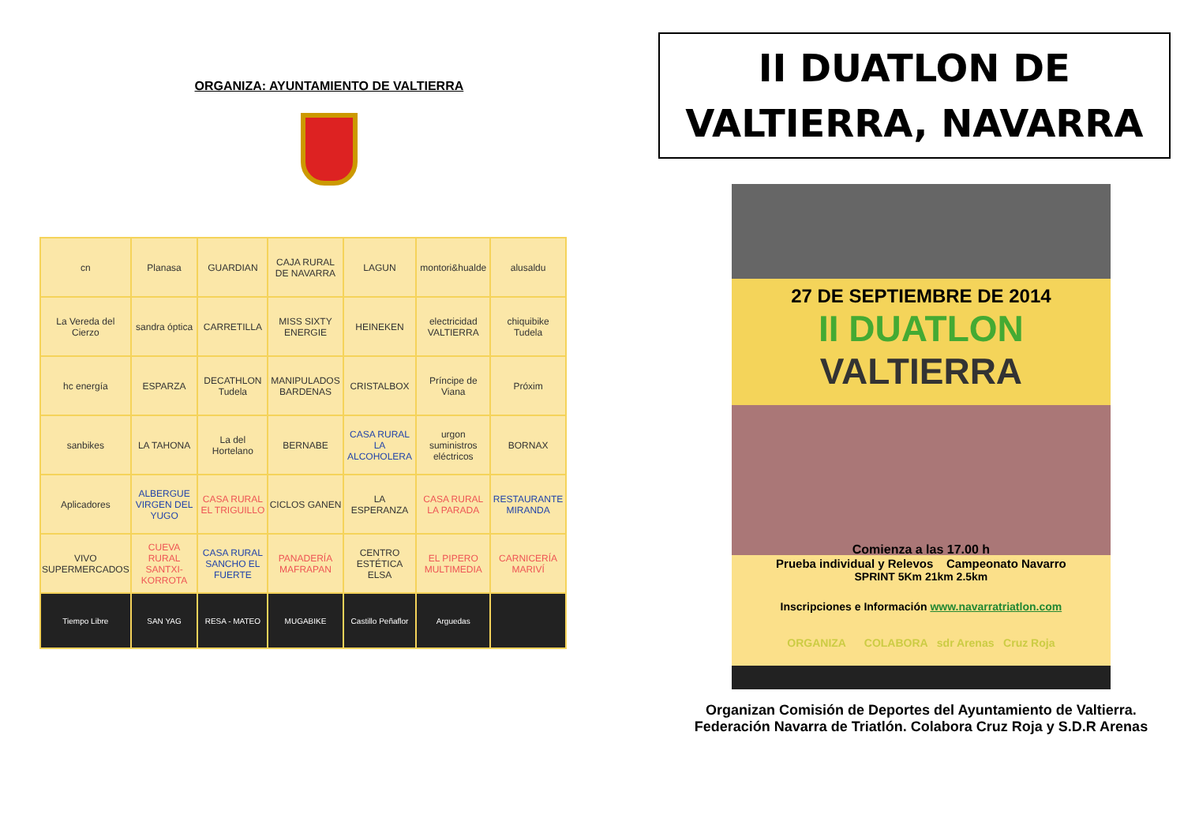ORGANIZA: AYUNTAMIENTO DE VALTIERRA
| cn | Planasa | GUARDIAN | CAJA RURAL DE NAVARRA | LAGUN | montori&hualde | alusaldu |
| La Vereda del Cierzo | sandra óptica | CARRETILLA | MISS SIXTY ENERGIE | HEINEKEN | electricidad VALTIERRA | chiquibike Tudela |
| hc energía | ESPARZA | DECATHLON Tudela | MANIPULADOS BARDENAS | CRISTALBOX | Príncipe de Viana | Próxim |
| sanbikes | LA TAHONA | La del Hortelano | BERNABE | CASA RURAL LA ALCOHOLERA | urgon suministros eléctricos | BORNAX |
| Aplicadores | ALBERGUE VIRGEN DEL YUGO | CASA RURAL EL TRIGUILLO | CICLOS GANEN | LA ESPERANZA | CASA RURAL LA PARADA | RESTAURANTE MIRANDA |
| VIVO SUPERMERCADOS | CUEVA RURAL SANTXI-KORROTA | CASA RURAL SANCHO EL FUERTE | PANADERÍA MAFRAPAN | CENTRO ESTÉTICA ELSA | EL PIPERO MULTIMEDIA | CARNICERÍA MARIVÍ |
| Tiempo Libre | SAN YAG | RESA - MATEO | MUGABIKE | Castillo Peñaflor | Arguedas | |
II DUATLON DE
VALTIERRA, NAVARRA
27 DE SEPTIEMBRE DE 2014
II DUATLON
VALTIERRA
Comienza a las 17.00 h
Prueba individual y Relevos Campeonato Navarro
SPRINT 5Km 21km 2.5km
Inscripciones e Información www.navarratriatlon.com
ORGANIZA COLABORA sdr Arenas Cruz Roja
Organizan Comisión de Deportes del Ayuntamiento de Valtierra.
Federación Navarra de Triatlón. Colabora Cruz Roja y S.D.R Arenas